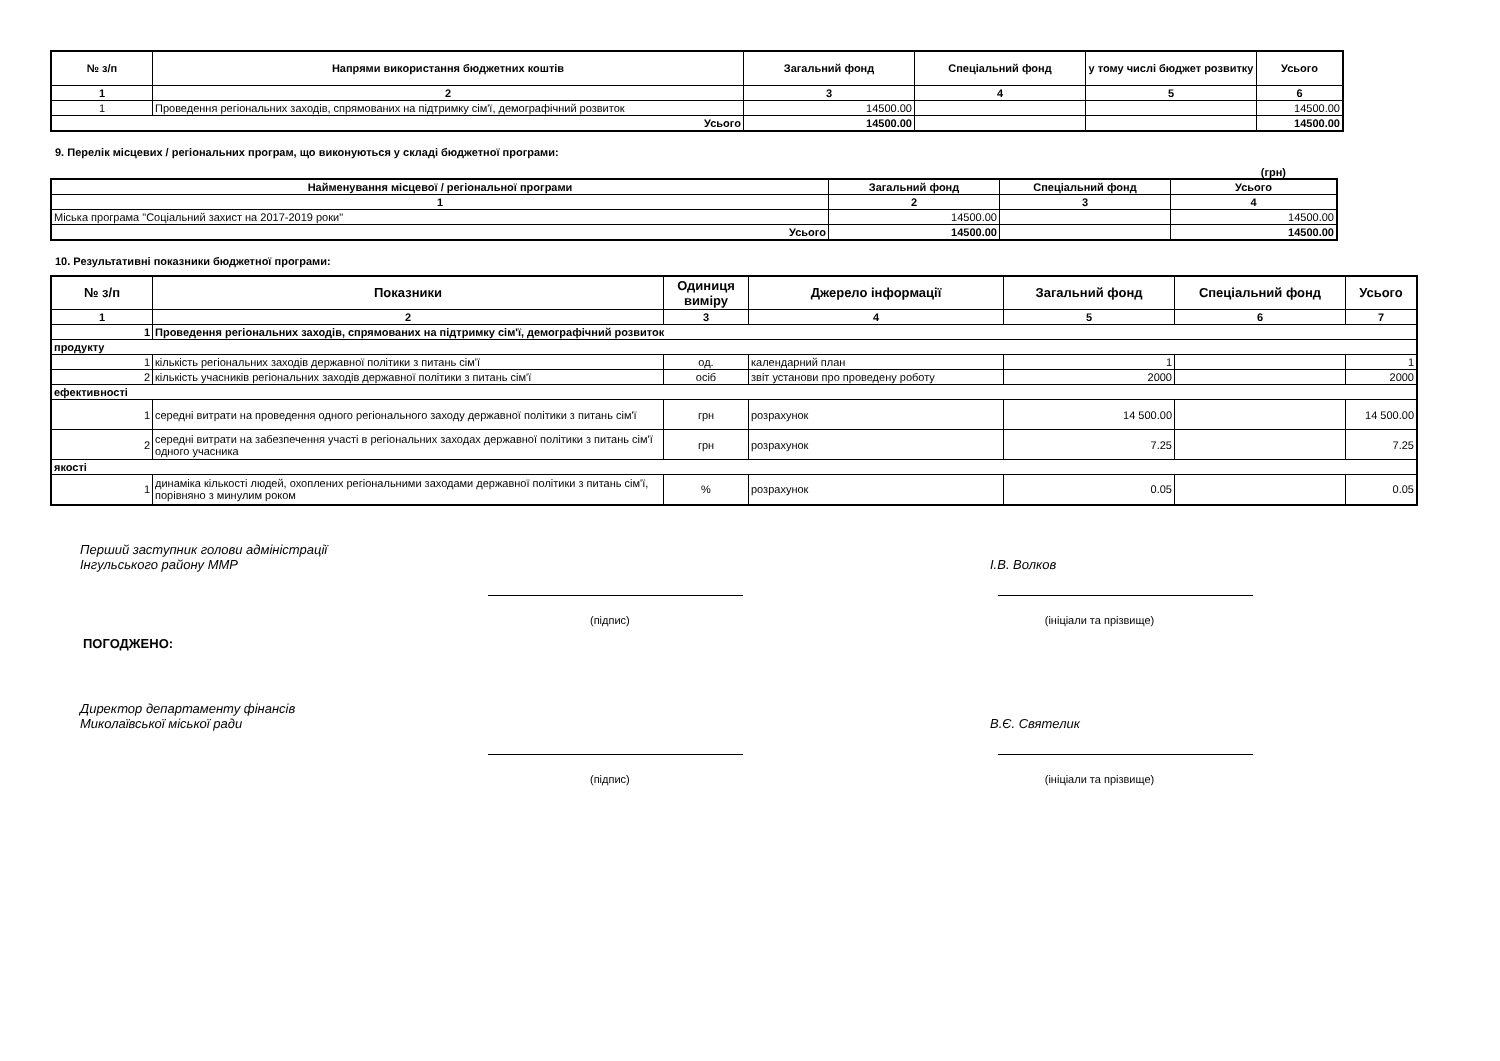| № з/п | Напрями використання бюджетних коштів | Загальний фонд | Спеціальний фонд | у тому числі бюджет розвитку | Усього |
| --- | --- | --- | --- | --- | --- |
| 1 | 2 | 3 | 4 | 5 | 6 |
| 1 | Проведення регіональних заходів, спрямованих на підтримку сім'ї, демографічний розвиток | 14500.00 | | | 14500.00 |
| Усього | | 14500.00 | | | 14500.00 |
9. Перелік місцевих / регіональних програм, що виконуються у складі бюджетної програми:
(грн)
| Найменування місцевої / регіональної програми | Загальний фонд | Спеціальний фонд | Усього |
| --- | --- | --- | --- |
| 1 | 2 | 3 | 4 |
| Міська програма "Соціальний захист на 2017-2019 роки" | 14500.00 | | 14500.00 |
| Усього | 14500.00 | | 14500.00 |
10. Результативні показники бюджетної програми:
| № з/п | Показники | Одиниця виміру | Джерело інформації | Загальний фонд | Спеціальний фонд | Усього |
| --- | --- | --- | --- | --- | --- | --- |
| 1 | 2 | 3 | 4 | 5 | 6 | 7 |
| 1 | Проведення регіональних заходів, спрямованих на підтримку сім'ї, демографічний розвиток | | | | | |
| продукту | | | | | | |
| 1 | кількість регіональних заходів державної політики з питань сім'ї | од. | календарний план | 1 | | 1 |
| 2 | кількість учасників регіональних заходів державної політики з питань сім'ї | осіб | звіт установи про проведену роботу | 2000 | | 2000 |
| ефективності | | | | | | |
| 1 | середні витрати на проведення одного регіонального заходу державної політики з питань сім'ї | грн | розрахунок | 14 500.00 | | 14 500.00 |
| 2 | середні витрати на забезпечення участі в регіональних заходах державної політики з питань сім'ї одного учасника | грн | розрахунок | 7.25 | | 7.25 |
| якості | | | | | | |
| 1 | динаміка кількості людей, охоплених регіональними заходами державної політики з питань сім'ї, порівняно з минулим роком | % | розрахунок | 0.05 | | 0.05 |
Перший заступник голови адміністрації
Інгульського району ММР
І.В. Волков
(підпис) (ініціали та прізвище)
ПОГОДЖЕНО:
Директор департаменту фінансів
Миколаївської міської ради
В.Є. Святелик
(підпис) (ініціали та прізвище)